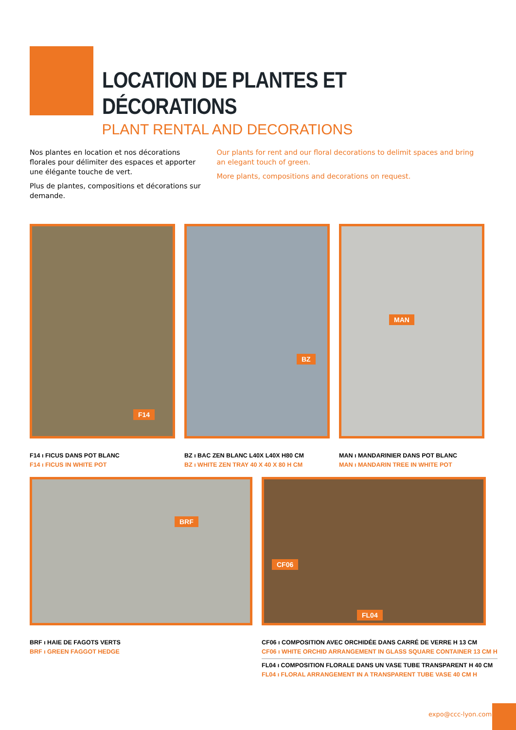LOCATION DE PLANTES ET DÉCORATIONS
PLANT RENTAL AND DECORATIONS
Nos plantes en location et nos décorations florales pour délimiter des espaces et apporter une élégante touche de vert.
Plus de plantes, compositions et décorations sur demande.
Our plants for rent and our floral decorations to delimit spaces and bring an elegant touch of green.
More plants, compositions and decorations on request.
F14 BZ MAN
F14 ı FICUS DANS POT BLANC
F14 ı FICUS IN WHITE POT
BZ ı BAC ZEN BLANC L40X L40X H80 CM
BZ ı WHITE ZEN TRAY 40 X 40 X 80 H CM
MAN ı MANDARINIER DANS POT BLANC
MAN ı MANDARIN TREE IN WHITE POT
BRF CF06
FL04
BRF ı HAIE DE FAGOTS VERTS
BRF ı GREEN FAGGOT HEDGE
CF06 ı COMPOSITION AVEC ORCHIDÉE DANS CARRÉ DE VERRE H 13 CM
CF06 ı WHITE ORCHID ARRANGEMENT IN GLASS SQUARE CONTAINER 13 CM H
FL04 ı COMPOSITION FLORALE DANS UN VASE TUBE TRANSPARENT H 40 CM
FL04 ı FLORAL ARRANGEMENT IN A TRANSPARENT TUBE VASE 40 CM H
expo@ccc-lyon.com